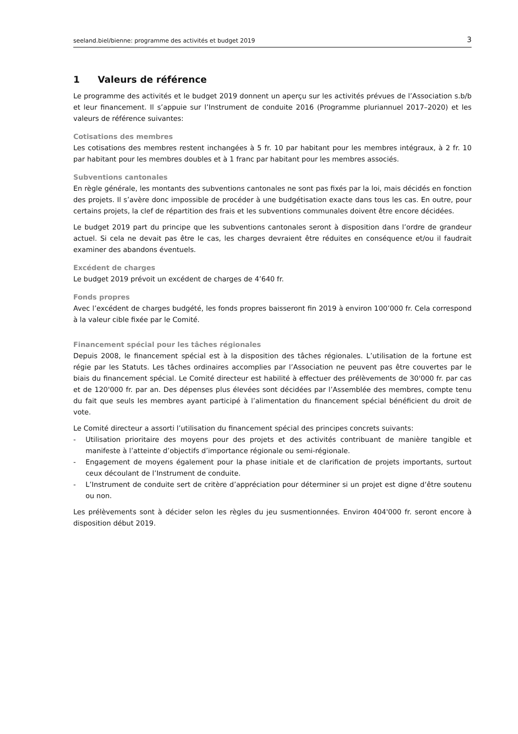seeland.biel/bienne: programme des activités et budget 2019 3
1 Valeurs de référence
Le programme des activités et le budget 2019 donnent un aperçu sur les activités prévues de l’Association s.b/b et leur financement. Il s’appuie sur l’Instrument de conduite 2016 (Programme pluriannuel 2017–2020) et les valeurs de référence suivantes:
Cotisations des membres
Les cotisations des membres restent inchangées à 5 fr. 10 par habitant pour les membres intégraux, à 2 fr. 10 par habitant pour les membres doubles et à 1 franc par habitant pour les membres associés.
Subventions cantonales
En règle générale, les montants des subventions cantonales ne sont pas fixés par la loi, mais décidés en fonction des projets. Il s’avère donc impossible de procéder à une budgétisation exacte dans tous les cas. En outre, pour certains projets, la clef de répartition des frais et les subventions communales doivent être encore décidées.
Le budget 2019 part du principe que les subventions cantonales seront à disposition dans l’ordre de grandeur actuel. Si cela ne devait pas être le cas, les charges devraient être réduites en conséquence et/ou il faudrait examiner des abandons éventuels.
Excédent de charges
Le budget 2019 prévoit un excédent de charges de 4’640 fr.
Fonds propres
Avec l’excédent de charges budgété, les fonds propres baisseront fin 2019 à environ 100’000 fr. Cela correspond à la valeur cible fixée par le Comité.
Financement spécial pour les tâches régionales
Depuis 2008, le financement spécial est à la disposition des tâches régionales. L’utilisation de la fortune est régie par les Statuts. Les tâches ordinaires accomplies par l’Association ne peuvent pas être couvertes par le biais du financement spécial. Le Comité directeur est habilité à effectuer des prélèvements de 30'000 fr. par cas et de 120'000 fr. par an. Des dépenses plus élevées sont décidées par l’Assemblée des membres, compte tenu du fait que seuls les membres ayant participé à l’alimentation du financement spécial bénéficient du droit de vote.
Le Comité directeur a assorti l’utilisation du financement spécial des principes concrets suivants:
- Utilisation prioritaire des moyens pour des projets et des activités contribuant de manière tangible et manifeste à l’atteinte d’objectifs d’importance régionale ou semi-régionale.
- Engagement de moyens également pour la phase initiale et de clarification de projets importants, surtout ceux découlant de l’Instrument de conduite.
- L’Instrument de conduite sert de critère d’appréciation pour déterminer si un projet est digne d‘être soutenu ou non.
Les prélèvements sont à décider selon les règles du jeu susmentionnées. Environ 404'000 fr. seront encore à disposition début 2019.